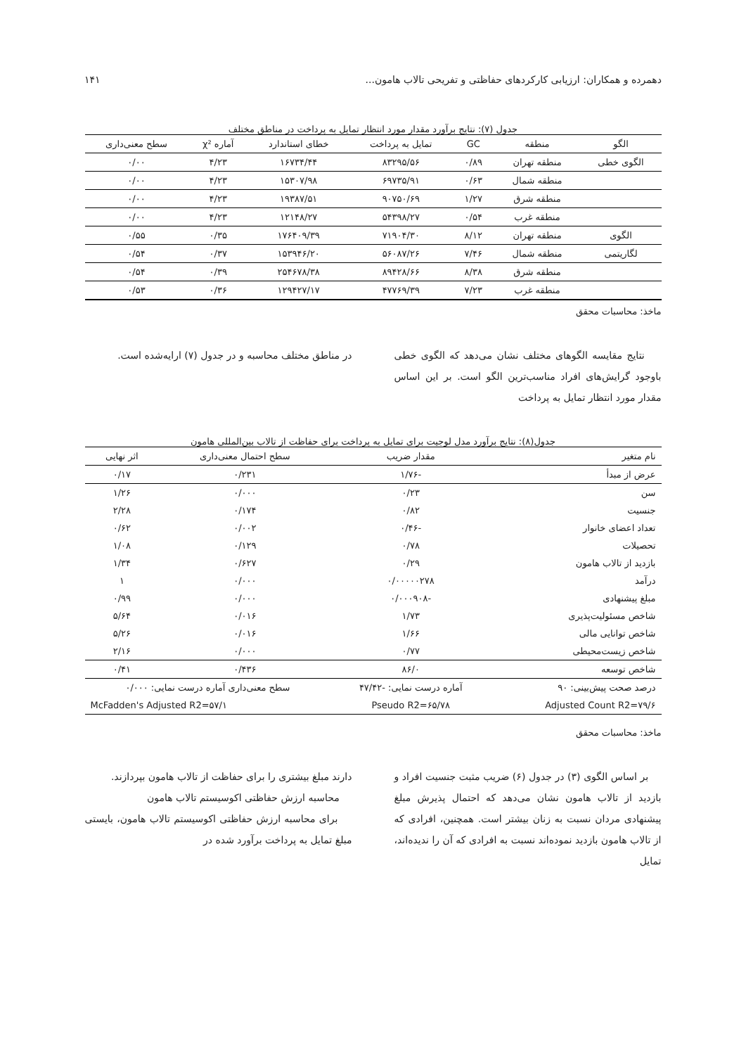دهمرده و همکاران: ارزیابی کارکردهای حفاظتی و تفریحی تالاب هامون... ۱۴۱
جدول (۷): نتایج برآورد مقدار مورد انتظار تمایل به پرداخت در مناطق مختلف
| الگو | منطقه | GC | تمایل به پرداخت | خطای استاندارد | آماره χ² | سطح معنی‌داری |
| --- | --- | --- | --- | --- | --- | --- |
| الگوی خطی | منطقه تهران | ۰/۸۹ | ۸۳۲۹۵/۵۶ | ۱۶۷۳۴/۴۴ | ۴/۲۳ | ۰/۰۰ |
| | منطقه شمال | ۰/۶۳ | ۶۹۷۳۵/۹۱ | ۱۵۳۰۷/۹۸ | ۴/۲۳ | ۰/۰۰ |
| | منطقه شرق | ۱/۲۷ | ۹۰۷۵۰/۶۹ | ۱۹۳۸۷/۵۱ | ۴/۲۳ | ۰/۰۰ |
| | منطقه غرب | ۰/۵۴ | ۵۴۳۹۸/۲۷ | ۱۲۱۴۸/۲۷ | ۴/۲۳ | ۰/۰۰ |
| الگوی | منطقه تهران | ۸/۱۲ | ۷۱۹۰۴/۳۰ | ۱۷۶۴۰۹/۳۹ | ۰/۳۵ | ۰/۵۵ |
| لگاریتمی | منطقه شمال | ۷/۴۶ | ۵۶۰۸۷/۲۶ | ۱۵۳۹۴۶/۲۰ | ۰/۳۷ | ۰/۵۴ |
| | منطقه شرق | ۸/۳۸ | ۸۹۴۲۸/۶۶ | ۲۵۴۶۷۸/۳۸ | ۰/۳۹ | ۰/۵۴ |
| | منطقه غرب | ۷/۲۳ | ۴۷۷۶۹/۳۹ | ۱۲۹۴۲۷/۱۷ | ۰/۳۶ | ۰/۵۳ |
ماخذ: محاسبات محقق
نتایج مقایسه الگوهای مختلف نشان می‌دهد که الگوی خطی باوجود گرایش‌های افراد مناسب‌ترین الگو است. بر این اساس مقدار مورد انتظار تمایل به پرداخت
در مناطق مختلف محاسبه و در جدول (۷) ارایه‌شده است.
جدول(۸): نتایج برآورد مدل لوجیت برای تمایل به پرداخت برای حفاظت از تالاب بین‌المللی هامون
| نام متغیر | مقدار ضریب | | سطح احتمال معنی‌داری | اثر نهایی |
| --- | --- | --- | --- | --- |
| عرض از مبدأ | -۱/۷۶ | | ۰/۲۳۱ | ۰/۱۷ |
| سن | ۰/۲۳ | | ۰/۰۰۰ | ۱/۲۶ |
| جنسیت | ۰/۸۲ | | ۰/۱۷۴ | ۲/۲۸ |
| تعداد اعضای خانوار | -۰/۴۶ | | ۰/۰۰۲ | ۰/۶۲ |
| تحصیلات | ۰/۷۸ | | ۰/۱۲۹ | ۱/۰۸ |
| بازدید از تالاب هامون | ۰/۲۹ | | ۰/۶۲۷ | ۱/۳۴ |
| درآمد | ۰/۰۰۰۰۰۲۷۸ | | ۰/۰۰۰ | ۱ |
| مبلغ پیشنهادی | -۰/۰۰۰۹۰۸ | | ۰/۰۰۰ | ۰/۹۹ |
| شاخص مسئولیت‌پذیری | ۱/۷۳ | | ۰/۰۱۶ | ۵/۶۴ |
| شاخص توانایی مالی | ۱/۶۶ | | ۰/۰۱۶ | ۵/۲۶ |
| شاخص زیست‌محیطی | ۰/۷۷ | | ۰/۰۰۰ | ۲/۱۶ |
| شاخص توسعه | ۸۶/۰ | | ۰/۴۳۶ | ۰/۴۱ |
| درصد صحت پیش‌بینی: ۹۰ | آماره درست نمایی: -۴۷/۴۲ | | سطح معنی‌داری آماره درست نمایی: ۰/۰۰۰ | |
| Adjusted Count R2=۷۹/۶ | | Pseudo R2=۶۵/۷۸ | McFadden's Adjusted R2=۵۷/۱ | |
ماخذ: محاسبات محقق
بر اساس الگوی (۳) در جدول (۶) ضریب مثبت جنسیت افراد و بازدید از تالاب هامون نشان می‌دهد که احتمال پذیرش مبلغ پیشنهادی مردان نسبت به زنان بیشتر است. همچنین، افرادی که از تالاب هامون بازدید نموده‌اند نسبت به افرادی که آن را ندیده‌اند، تمایل
دارند مبلغ بیشتری را برای حفاظت از تالاب هامون بپردازند.
محاسبه ارزش حفاظتی اکوسیستم تالاب هامون
برای محاسبه ارزش حفاظتی اکوسیستم تالاب هامون، بایستی مبلغ تمایل به پرداخت برآورد شده در